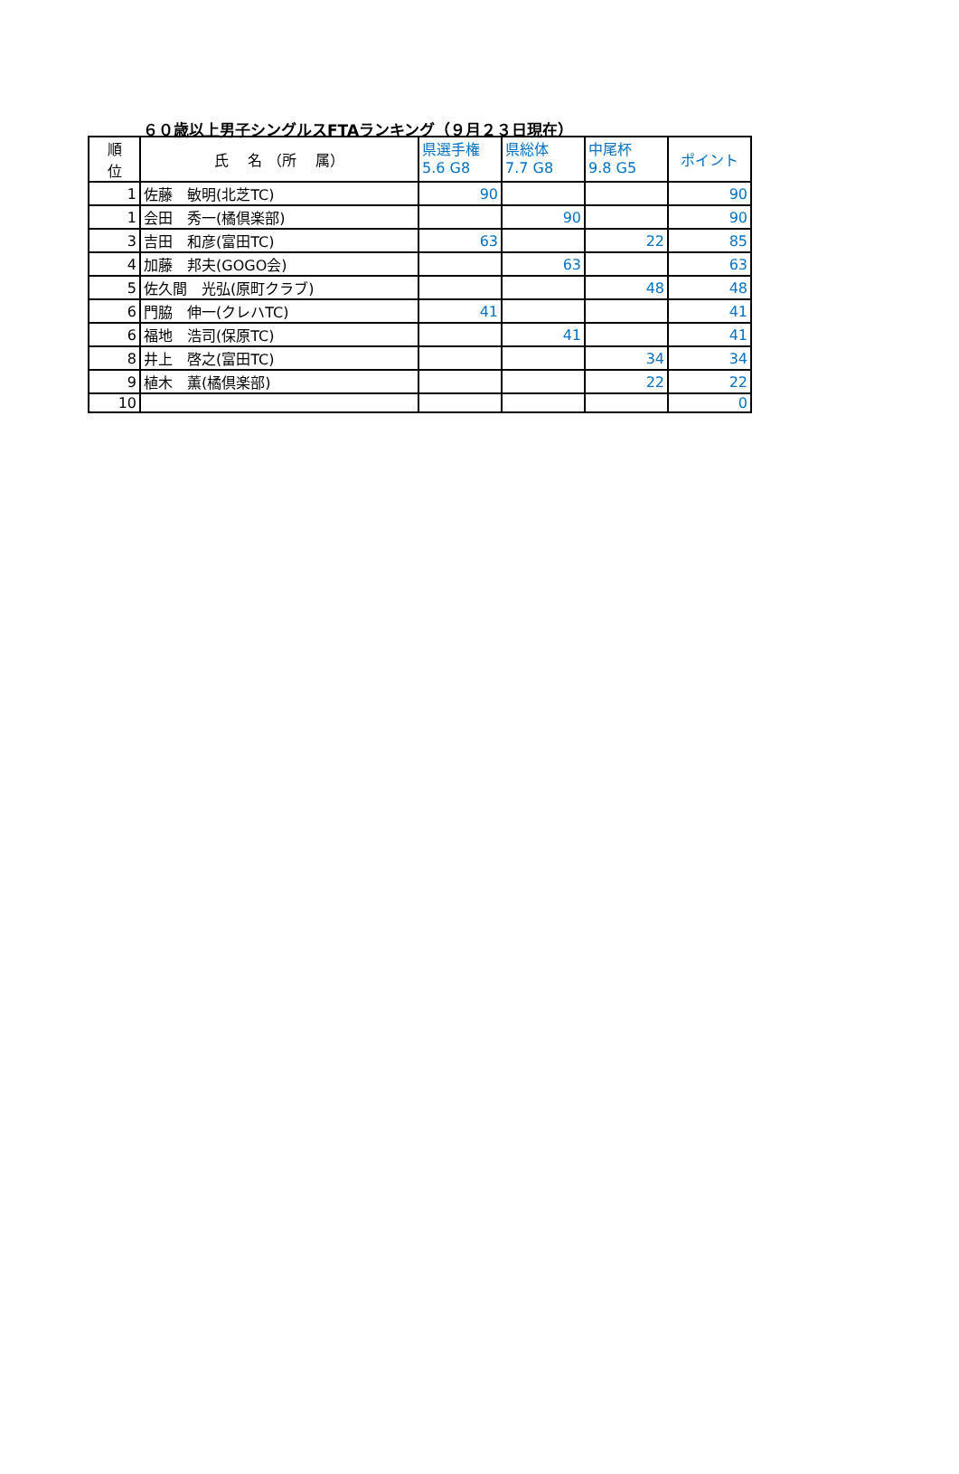６０歳以上男子シングルスFTAランキング（９月２３日現在）
| 順 位 | 氏 名 （所 属） | 県選手権 5.6 G8 | 県総体 7.7 G8 | 中尾杯 9.8 G5 | ポイント |
| --- | --- | --- | --- | --- | --- |
| 1 | 佐藤 敏明(北芝TC) | 90 | | | 90 |
| 1 | 会田 秀一(橘倶楽部) | | 90 | | 90 |
| 3 | 吉田 和彦(富田TC) | 63 | | 22 | 85 |
| 4 | 加藤 邦夫(GOGO会) | | 63 | | 63 |
| 5 | 佐久間 光弘(原町クラブ) | | | 48 | 48 |
| 6 | 門脇 伸一(クレハTC) | 41 | | | 41 |
| 6 | 福地 浩司(保原TC) | | 41 | | 41 |
| 8 | 井上 啓之(富田TC) | | | 34 | 34 |
| 9 | 植木 薫(橘倶楽部) | | | 22 | 22 |
| 10 | | | | | 0 |